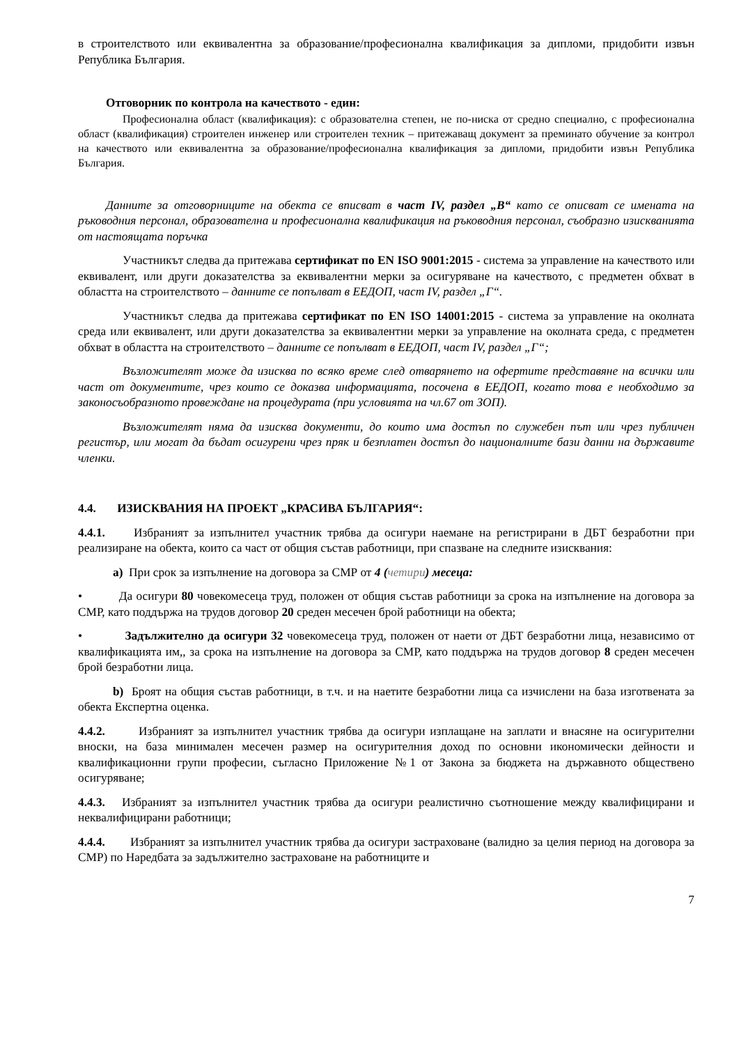в строителството или еквивалентна за образование/професионална квалификация за дипломи, придобити извън Република България.
Отговорник по контрола на качеството - един:
Професионална област (квалификация): с образователна степен, не по-ниска от средно специално, с професионална област (квалификация) строителен инженер или строителен техник – притежаващ документ за преминато обучение за контрол на качеството или еквивалентна за образование/професионална квалификация за дипломи, придобити извън Република България.
Данните за отговорниците на обекта се вписват в част IV, раздел „В“ като се описват се имената на ръководния персонал, образователна и професионална квалификация на ръководния персонал, съобразно изискванията от настоящата поръчка
Участникът следва да притежава сертификат по EN ISO 9001:2015 - система за управление на качеството или еквивалент, или други доказателства за еквивалентни мерки за осигуряване на качеството, с предметен обхват в областта на строителството – данните се попълват в ЕЕДОП, част IV, раздел „Г“.
Участникът следва да притежава сертификат по EN ISO 14001:2015 - система за управление на околната среда или еквивалент, или други доказателства за еквивалентни мерки за управление на околната среда, с предметен обхват в областта на строителството – данните се попълват в ЕЕДОП, част IV, раздел „Г“;
Възложителят може да изисква по всяко време след отварянето на офертите представяне на всички или част от документите, чрез които се доказва информацията, посочена в ЕЕДОП, когато това е необходимо за законосъобразното провеждане на процедурата (при условията на чл.67 от ЗОП).
Възложителят няма да изисква документи, до които има достъп по служебен път или чрез публичен регистър, или могат да бъдат осигурени чрез пряк и безплатен достъп до националните бази данни на държавите членки.
4.4. ИЗИСКВАНИЯ НА ПРОЕКТ „КРАСИВА БЪЛГАРИЯ“:
4.4.1. Избраният за изпълнител участник трябва да осигури наемане на регистрирани в ДБТ безработни при реализиране на обекта, които са част от общия състав работници, при спазване на следните изисквания:
а) При срок за изпълнение на договора за СМР от 4 (четири) месеца:
• Да осигури 80 човекомесеца труд, положен от общия състав работници за срока на изпълнение на договора за СМР, като поддържа на трудов договор 20 среден месечен брой работници на обекта;
• Задължително да осигури 32 човекомесеца труд, положен от наети от ДБТ безработни лица, независимо от квалификацията им,, за срока на изпълнение на договора за СМР, като поддържа на трудов договор 8 среден месечен брой безработни лица.
b) Броят на общия състав работници, в т.ч. и на наетите безработни лица са изчислени на база изготвената за обекта Експертна оценка.
4.4.2. Избраният за изпълнител участник трябва да осигури изплащане на заплати и внасяне на осигурителни вноски, на база минимален месечен размер на осигурителния доход по основни икономически дейности и квалификационни групи професии, съгласно Приложение №1 от Закона за бюджета на държавното обществено осигуряване;
4.4.3. Избраният за изпълнител участник трябва да осигури реалистично съотношение между квалифицирани и неквалифицирани работници;
4.4.4. Избраният за изпълнител участник трябва да осигури застраховане (валидно за целия период на договора за СМР) по Наредбата за задължително застраховане на работниците и
7